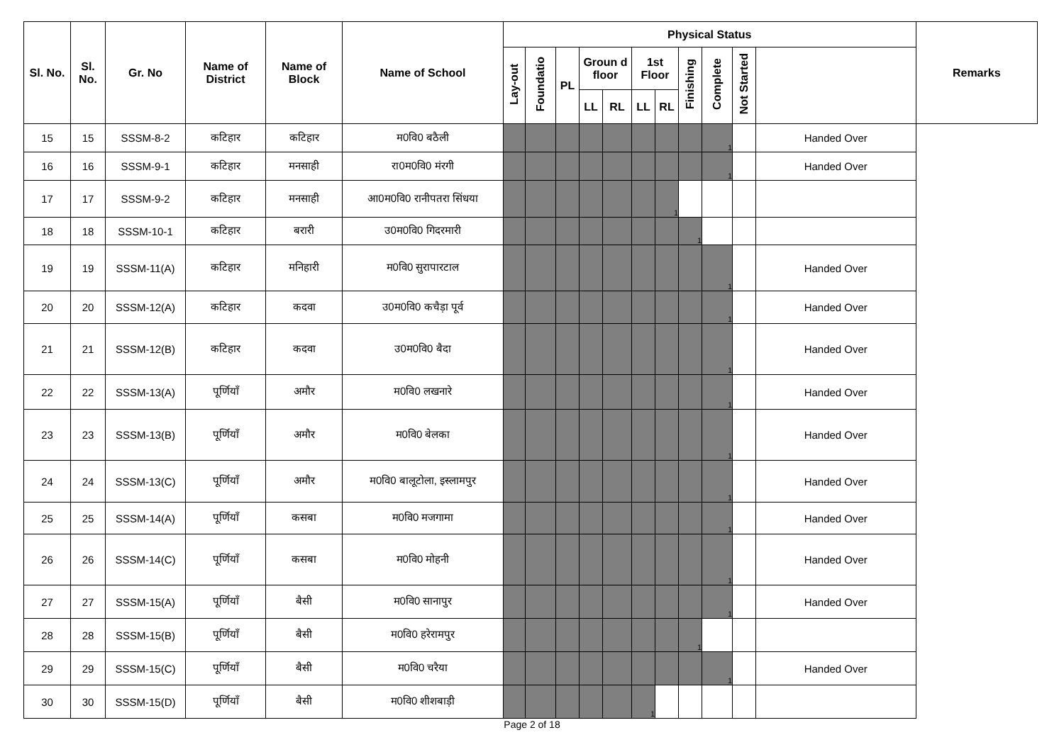| Sl. No. | Sl. No. | Gr. No | Name of District | Name of Block | Name of School | Physical Status | | | | | | | | | | | Remarks |
| --- | --- | --- | --- | --- | --- | --- | --- | --- | --- | --- | --- | --- | --- | --- | --- | --- | --- |
| | | | | | | Lay-out | Foundatio | PL | Groun d floor | | 1st Floor | | Finishing | Complete | Not Started | | |
| | | | | | | | | | LL | RL | LL | RL | | | | | |
| 15 | 15 | SSSM-8-2 | कटिहार | कटिहार | म0वि0 बठैली | | | | | | | | | 1 | | Handed Over | |
| 16 | 16 | SSSM-9-1 | कटिहार | मनसाही | रा0म0वि0 मंरगी | | | | | | | | | 1 | | Handed Over | |
| 17 | 17 | SSSM-9-2 | कटिहार | मनसाही | आ0म0वि0 रानीपतरा सिंधया | | | | | | | 1 | | | | | |
| 18 | 18 | SSSM-10-1 | कटिहार | बरारी | उ0म0वि0 गिदरमारी | | | | | | | | 1 | | | | |
| 19 | 19 | SSSM-11(A) | कटिहार | मनिहारी | म0वि0 सुरापारटाल | | | | | | | | | 1 | | Handed Over | |
| 20 | 20 | SSSM-12(A) | कटिहार | कदवा | उ0म0वि0 कचैड़ा पूर्व | | | | | | | | | 1 | | Handed Over | |
| 21 | 21 | SSSM-12(B) | कटिहार | कदवा | उ0म0वि0 बैदा | | | | | | | | | 1 | | Handed Over | |
| 22 | 22 | SSSM-13(A) | पूर्णियाँ | अमौर | म0वि0 लखनारे | | | | | | | | | 1 | | Handed Over | |
| 23 | 23 | SSSM-13(B) | पूर्णियाँ | अमौर | म0वि0 बेलका | | | | | | | | | 1 | | Handed Over | |
| 24 | 24 | SSSM-13(C) | पूर्णियाँ | अमौर | म0वि0 बालूटोला, इस्लामपुर | | | | | | | | | 1 | | Handed Over | |
| 25 | 25 | SSSM-14(A) | पूर्णियाँ | कसबा | म0वि0 मजगामा | | | | | | | | | 1 | | Handed Over | |
| 26 | 26 | SSSM-14(C) | पूर्णियाँ | कसबा | म0वि0 मोहनी | | | | | | | | | 1 | | Handed Over | |
| 27 | 27 | SSSM-15(A) | पूर्णियाँ | बैसी | म0वि0 सानापुर | | | | | | | | | 1 | | Handed Over | |
| 28 | 28 | SSSM-15(B) | पूर्णियाँ | बैसी | म0वि0 हरेरामपुर | | | | | | | | 1 | | | | |
| 29 | 29 | SSSM-15(C) | पूर्णियाँ | बैसी | म0वि0 चरैया | | | | | | | | | 1 | | Handed Over | |
| 30 | 30 | SSSM-15(D) | पूर्णियाँ | बैसी | म0वि0 शीशबाड़ी | | | | | | 1 | | | | | | |
Page 2 of 18